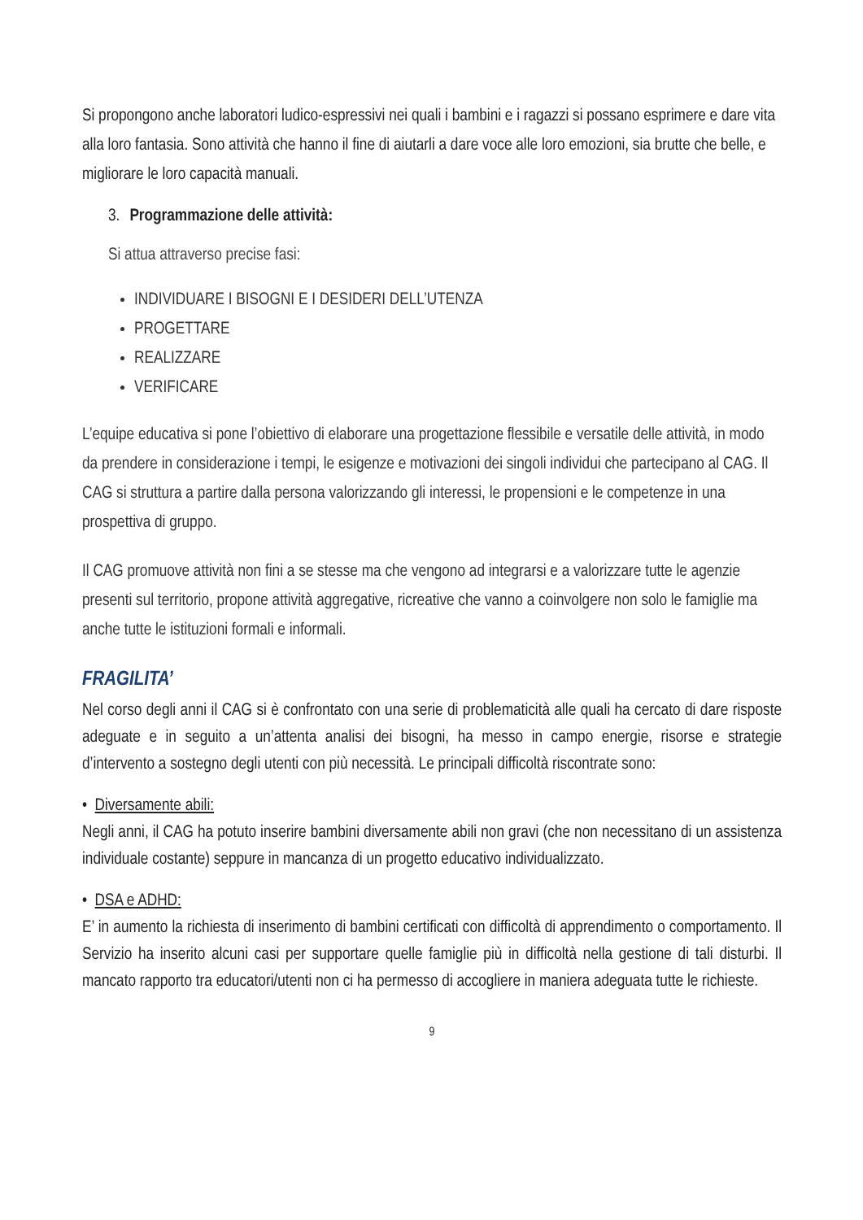Si propongono anche laboratori ludico-espressivi nei quali i bambini e i ragazzi si possano esprimere e dare vita alla loro fantasia. Sono attività che hanno il fine di aiutarli a dare voce alle loro emozioni, sia brutte che belle, e migliorare le loro capacità manuali.
3. Programmazione delle attività:
Si attua attraverso precise fasi:
INDIVIDUARE I BISOGNI E I DESIDERI DELL’UTENZA
PROGETTARE
REALIZZARE
VERIFICARE
L’equipe educativa si pone l’obiettivo di elaborare una progettazione flessibile e versatile delle attività, in modo da prendere in considerazione i tempi, le esigenze e motivazioni dei singoli individui che partecipano al CAG. Il CAG si struttura a partire dalla persona valorizzando gli interessi, le propensioni e le competenze in una prospettiva di gruppo.
Il CAG promuove attività non fini a se stesse ma che vengono ad integrarsi e a valorizzare tutte le agenzie presenti sul territorio, propone attività aggregative, ricreative che vanno a coinvolgere non solo le famiglie ma anche tutte le istituzioni formali e informali.
FRAGILITA’
Nel corso degli anni il CAG si è confrontato con una serie di problematicità alle quali ha cercato di dare risposte adeguate e in seguito a un’attenta analisi dei bisogni, ha messo in campo energie, risorse e strategie d’intervento a sostegno degli utenti con più necessità. Le principali difficoltà riscontrate sono:
• Diversamente abili:
Negli anni, il CAG ha potuto inserire bambini diversamente abili non gravi (che non necessitano di un assistenza individuale costante) seppure in mancanza di un progetto educativo individualizzato.
• DSA e ADHD:
E’ in aumento la richiesta di inserimento di bambini certificati con difficoltà di apprendimento o comportamento. Il Servizio ha inserito alcuni casi per supportare quelle famiglie più in difficoltà nella gestione di tali disturbi. Il mancato rapporto tra educatori/utenti non ci ha permesso di accogliere in maniera adeguata tutte le richieste.
9